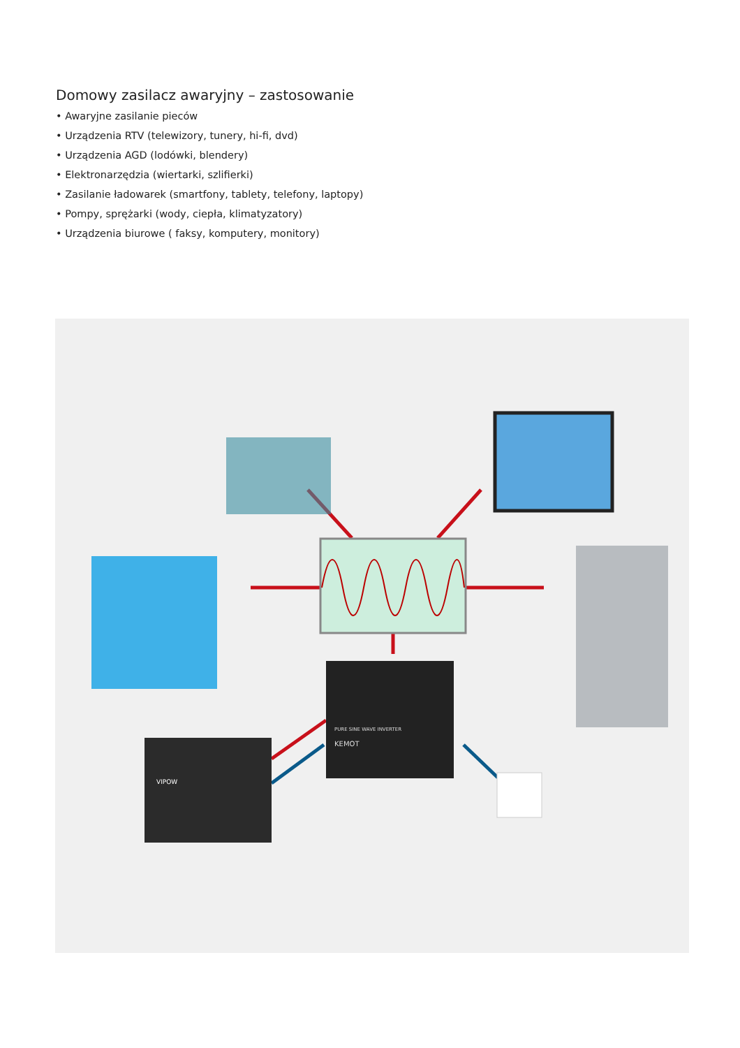Domowy zasilacz awaryjny – zastosowanie
• Awaryjne zasilanie pieców
• Urządzenia RTV (telewizory, tunery, hi-fi, dvd)
• Urządzenia AGD (lodówki, blendery)
• Elektronarzędzia (wiertarki, szlifierki)
• Zasilanie ładowarek (smartfony, tablety, telefony, laptopy)
• Pompy, sprężarki (wody, ciepła, klimatyzatory)
• Urządzenia biurowe ( faksy, komputery, monitory)
PURE SINE WAVE INVERTER
KEMOT
VIPOW